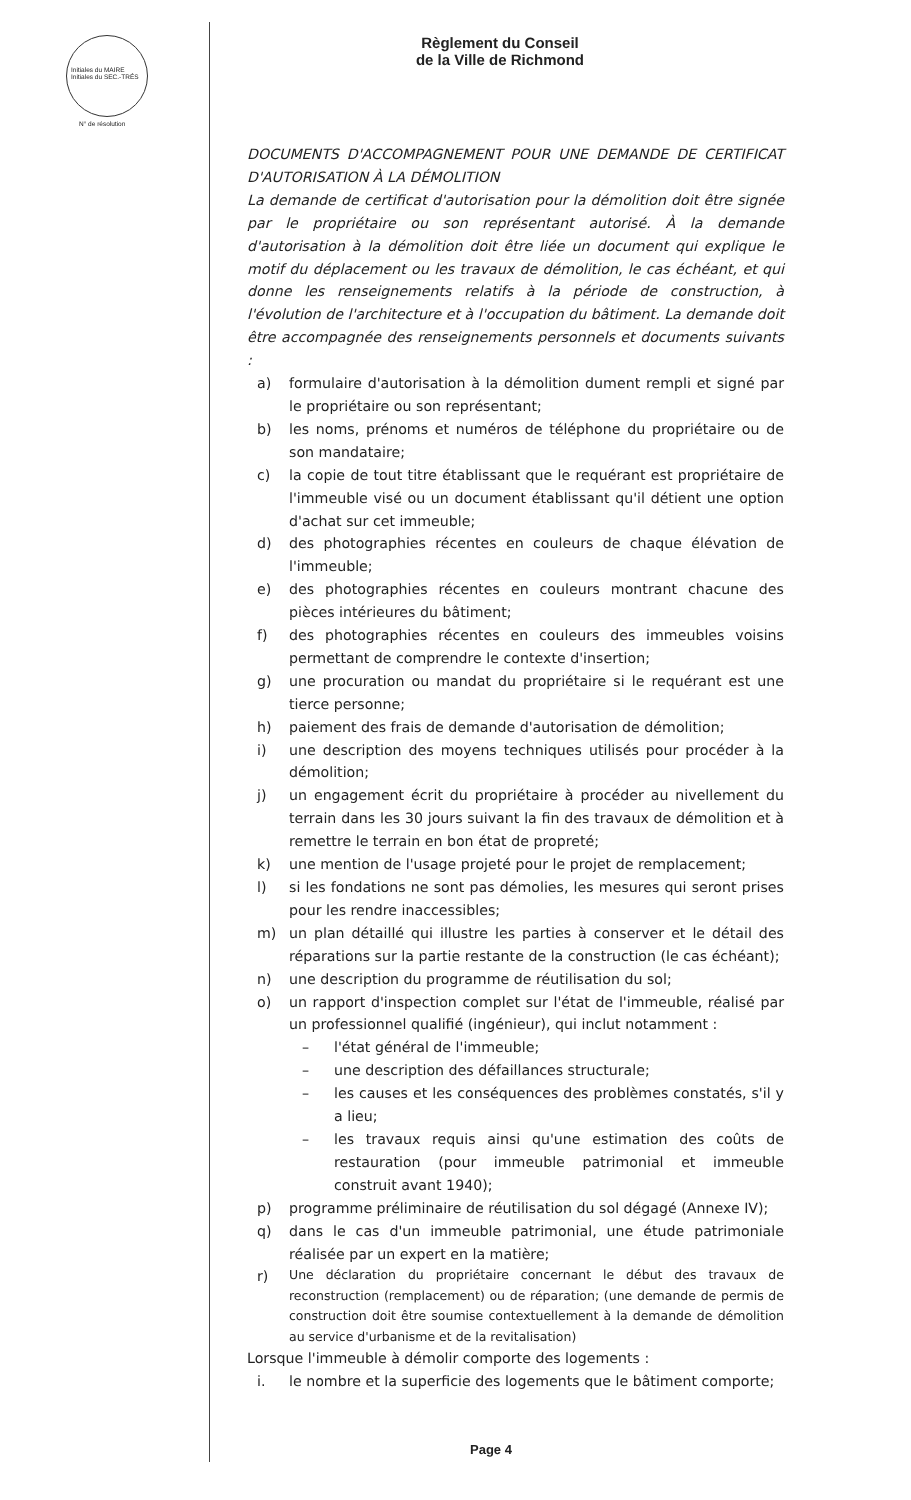Initiales du MAIRE
Initiales du SEC.-TRÉS
N° de résolution
Règlement du Conseil
de la Ville de Richmond
DOCUMENTS D'ACCOMPAGNEMENT POUR UNE DEMANDE DE CERTIFICAT D'AUTORISATION À LA DÉMOLITION
La demande de certificat d'autorisation pour la démolition doit être signée par le propriétaire ou son représentant autorisé. À la demande d'autorisation à la démolition doit être liée un document qui explique le motif du déplacement ou les travaux de démolition, le cas échéant, et qui donne les renseignements relatifs à la période de construction, à l'évolution de l'architecture et à l'occupation du bâtiment. La demande doit être accompagnée des renseignements personnels et documents suivants :
a) formulaire d'autorisation à la démolition dument rempli et signé par le propriétaire ou son représentant;
b) les noms, prénoms et numéros de téléphone du propriétaire ou de son mandataire;
c) la copie de tout titre établissant que le requérant est propriétaire de l'immeuble visé ou un document établissant qu'il détient une option d'achat sur cet immeuble;
d) des photographies récentes en couleurs de chaque élévation de l'immeuble;
e) des photographies récentes en couleurs montrant chacune des pièces intérieures du bâtiment;
f) des photographies récentes en couleurs des immeubles voisins permettant de comprendre le contexte d'insertion;
g) une procuration ou mandat du propriétaire si le requérant est une tierce personne;
h) paiement des frais de demande d'autorisation de démolition;
i) une description des moyens techniques utilisés pour procéder à la démolition;
j) un engagement écrit du propriétaire à procéder au nivellement du terrain dans les 30 jours suivant la fin des travaux de démolition et à remettre le terrain en bon état de propreté;
k) une mention de l'usage projeté pour le projet de remplacement;
l) si les fondations ne sont pas démolies, les mesures qui seront prises pour les rendre inaccessibles;
m) un plan détaillé qui illustre les parties à conserver et le détail des réparations sur la partie restante de la construction (le cas échéant);
n) une description du programme de réutilisation du sol;
o) un rapport d'inspection complet sur l'état de l'immeuble, réalisé par un professionnel qualifié (ingénieur), qui inclut notamment :
– l'état général de l'immeuble;
– une description des défaillances structurale;
– les causes et les conséquences des problèmes constatés, s'il y a lieu;
– les travaux requis ainsi qu'une estimation des coûts de restauration (pour immeuble patrimonial et immeuble construit avant 1940);
p) programme préliminaire de réutilisation du sol dégagé (Annexe IV);
q) dans le cas d'un immeuble patrimonial, une étude patrimoniale réalisée par un expert en la matière;
r) Une déclaration du propriétaire concernant le début des travaux de reconstruction (remplacement) ou de réparation; (une demande de permis de construction doit être soumise contextuellement à la demande de démolition au service d'urbanisme et de la revitalisation)
Lorsque l'immeuble à démolir comporte des logements :
i. le nombre et la superficie des logements que le bâtiment comporte;
Page 4